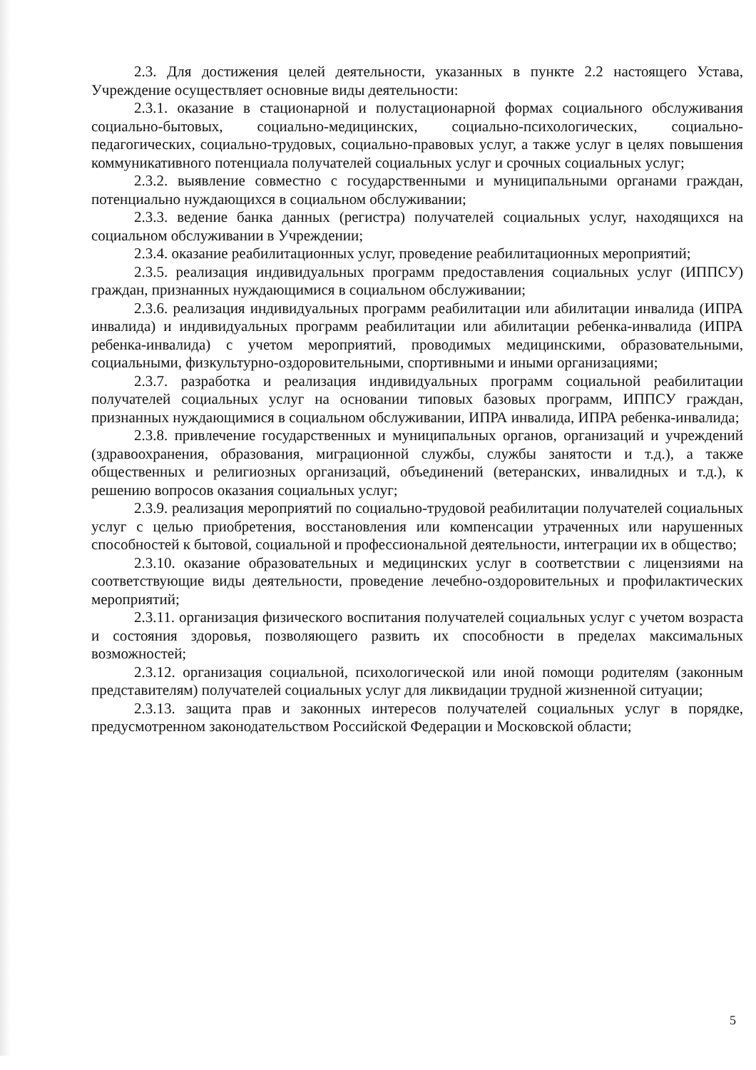2.3. Для достижения целей деятельности, указанных в пункте 2.2 настоящего Устава, Учреждение осуществляет основные виды деятельности:
2.3.1. оказание в стационарной и полустационарной формах социального обслуживания социально-бытовых, социально-медицинских, социально-психологических, социально-педагогических, социально-трудовых, социально-правовых услуг, а также услуг в целях повышения коммуникативного потенциала получателей социальных услуг и срочных социальных услуг;
2.3.2. выявление совместно с государственными и муниципальными органами граждан, потенциально нуждающихся в социальном обслуживании;
2.3.3. ведение банка данных (регистра) получателей социальных услуг, находящихся на социальном обслуживании в Учреждении;
2.3.4. оказание реабилитационных услуг, проведение реабилитационных мероприятий;
2.3.5. реализация индивидуальных программ предоставления социальных услуг (ИППСУ) граждан, признанных нуждающимися в социальном обслуживании;
2.3.6. реализация индивидуальных программ реабилитации или абилитации инвалида (ИПРА инвалида) и индивидуальных программ реабилитации или абилитации ребенка-инвалида (ИПРА ребенка-инвалида) с учетом мероприятий, проводимых медицинскими, образовательными, социальными, физкультурно-оздоровительными, спортивными и иными организациями;
2.3.7. разработка и реализация индивидуальных программ социальной реабилитации получателей социальных услуг на основании типовых базовых программ, ИППСУ граждан, признанных нуждающимися в социальном обслуживании, ИПРА инвалида, ИПРА ребенка-инвалида;
2.3.8. привлечение государственных и муниципальных органов, организаций и учреждений (здравоохранения, образования, миграционной службы, службы занятости и т.д.), а также общественных и религиозных организаций, объединений (ветеранских, инвалидных и т.д.), к решению вопросов оказания социальных услуг;
2.3.9. реализация мероприятий по социально-трудовой реабилитации получателей социальных услуг с целью приобретения, восстановления или компенсации утраченных или нарушенных способностей к бытовой, социальной и профессиональной деятельности, интеграции их в общество;
2.3.10. оказание образовательных и медицинских услуг в соответствии с лицензиями на соответствующие виды деятельности, проведение лечебно-оздоровительных и профилактических мероприятий;
2.3.11. организация физического воспитания получателей социальных услуг с учетом возраста и состояния здоровья, позволяющего развить их способности в пределах максимальных возможностей;
2.3.12. организация социальной, психологической или иной помощи родителям (законным представителям) получателей социальных услуг для ликвидации трудной жизненной ситуации;
2.3.13. защита прав и законных интересов получателей социальных услуг в порядке, предусмотренном законодательством Российской Федерации и Московской области;
5